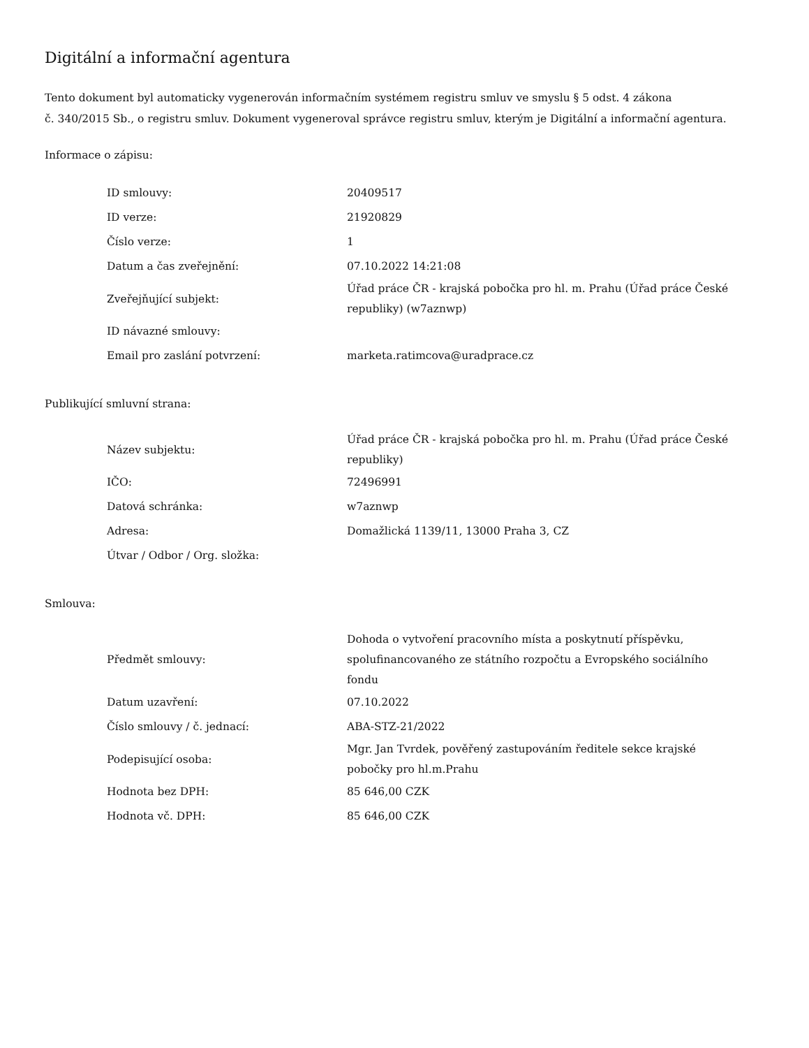Digitální a informační agentura
Tento dokument byl automaticky vygenerován informačním systémem registru smluv ve smyslu § 5 odst. 4 zákona
č. 340/2015 Sb., o registru smluv. Dokument vygeneroval správce registru smluv, kterým je Digitální a informační agentura.
Informace o zápisu:
| ID smlouvy: | 20409517 |
| ID verze: | 21920829 |
| Číslo verze: | 1 |
| Datum a čas zveřejnění: | 07.10.2022 14:21:08 |
| Zveřejňující subjekt: | Úřad práce ČR - krajská pobočka pro hl. m. Prahu (Úřad práce České republiky) (w7aznwp) |
| ID návazné smlouvy: | |
| Email pro zaslání potvrzení: | marketa.ratimcova@uradprace.cz |
Publikující smluvní strana:
| Název subjektu: | Úřad práce ČR - krajská pobočka pro hl. m. Prahu (Úřad práce České republiky) |
| IČO: | 72496991 |
| Datová schránka: | w7aznwp |
| Adresa: | Domažlická 1139/11, 13000 Praha 3, CZ |
| Útvar / Odbor / Org. složka: | |
Smlouva:
| Předmět smlouvy: | Dohoda o vytvoření pracovního místa a poskytnutí příspěvku, spolufinancovaného ze státního rozpočtu a Evropského sociálního fondu |
| Datum uzavření: | 07.10.2022 |
| Číslo smlouvy / č. jednací: | ABA-STZ-21/2022 |
| Podepisující osoba: | Mgr. Jan Tvrdek, pověřený zastupováním ředitele sekce krajské pobočky pro hl.m.Prahu |
| Hodnota bez DPH: | 85 646,00 CZK |
| Hodnota vč. DPH: | 85 646,00 CZK |